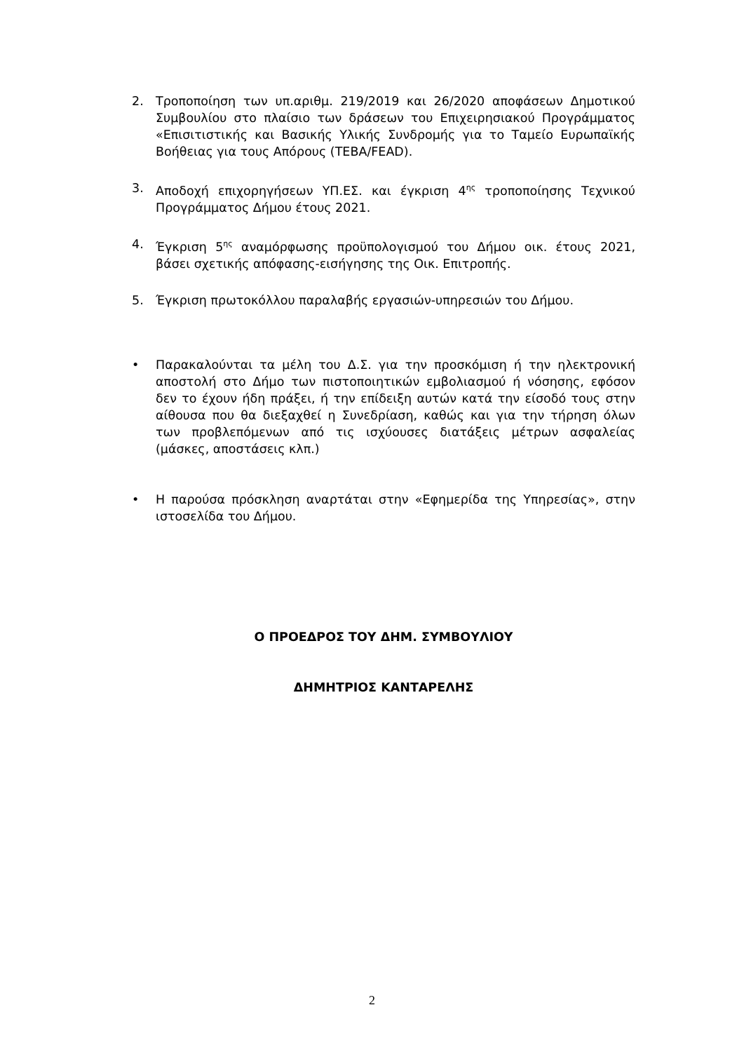2. Τροποποίηση των υπ.αριθμ. 219/2019 και 26/2020 αποφάσεων Δημοτικού Συμβουλίου στο πλαίσιο των δράσεων του Επιχειρησιακού Προγράμματος «Επισιτιστικής και Βασικής Υλικής Συνδρομής για το Ταμείο Ευρωπαϊκής Βοήθειας για τους Απόρους (ΤΕΒΑ/FEAD).
3. Αποδοχή επιχορηγήσεων ΥΠ.ΕΣ. και έγκριση 4<sup>ης</sup> τροποποίησης Τεχνικού Προγράμματος Δήμου έτους 2021.
4. Έγκριση 5<sup>ης</sup> αναμόρφωσης προϋπολογισμού του Δήμου οικ. έτους 2021, βάσει σχετικής απόφασης-εισήγησης της Οικ. Επιτροπής.
5. Έγκριση πρωτοκόλλου παραλαβής εργασιών-υπηρεσιών του Δήμου.
• Παρακαλούνται τα μέλη του Δ.Σ. για την προσκόμιση ή την ηλεκτρονική αποστολή στο Δήμο των πιστοποιητικών εμβολιασμού ή νόσησης, εφόσον δεν το έχουν ήδη πράξει, ή την επίδειξη αυτών κατά την είσοδό τους στην αίθουσα που θα διεξαχθεί η Συνεδρίαση, καθώς και για την τήρηση όλων των προβλεπόμενων από τις ισχύουσες διατάξεις μέτρων ασφαλείας (μάσκες, αποστάσεις κλπ.)
• Η παρούσα πρόσκληση αναρτάται στην «Εφημερίδα της Υπηρεσίας», στην ιστοσελίδα του Δήμου.
Ο ΠΡΟΕΔΡΟΣ ΤΟΥ ΔΗΜ. ΣΥΜΒΟΥΛΙΟΥ
ΔΗΜΗΤΡΙΟΣ ΚΑΝΤΑΡΕΛΗΣ
2